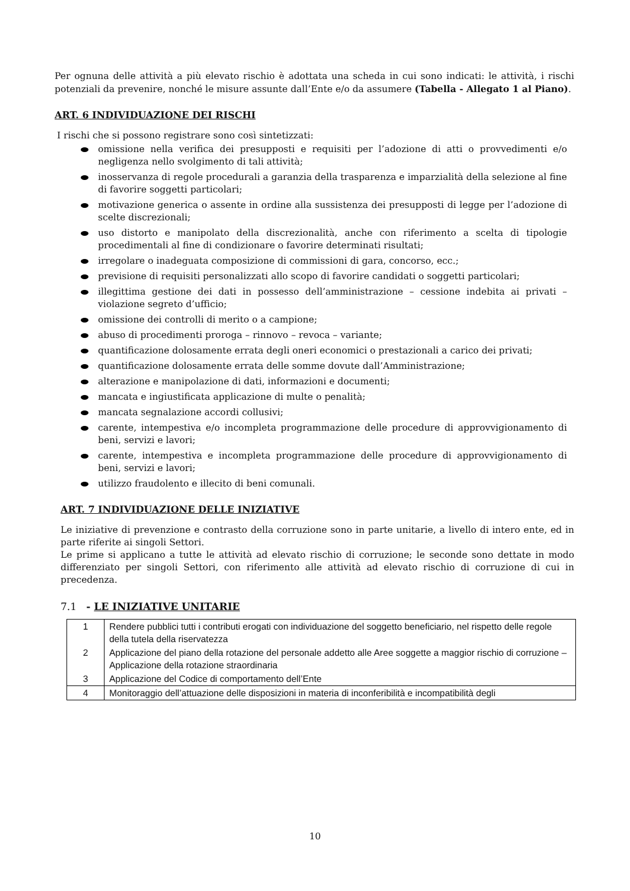Per ognuna delle attività a più elevato rischio è adottata una scheda in cui sono indicati: le attività, i rischi potenziali da prevenire, nonché le misure assunte dall’Ente e/o da assumere (Tabella - Allegato 1 al Piano).
ART. 6 INDIVIDUAZIONE DEI RISCHI
I rischi che si possono registrare sono così sintetizzati:
omissione nella verifica dei presupposti e requisiti per l’adozione di atti o provvedimenti e/o negligenza nello svolgimento di tali attività;
inosservanza di regole procedurali a garanzia della trasparenza e imparzialità della selezione al fine di favorire soggetti particolari;
motivazione generica o assente in ordine alla sussistenza dei presupposti di legge per l’adozione di scelte discrezionali;
uso distorto e manipolato della discrezionalità, anche con riferimento a scelta di tipologie procedimentali al fine di condizionare o favorire determinati risultati;
irregolare o inadeguata composizione di commissioni di gara, concorso, ecc.;
previsione di requisiti personalizzati allo scopo di favorire candidati o soggetti particolari;
illegittima gestione dei dati in possesso dell’amministrazione – cessione indebita ai privati – violazione segreto d’ufficio;
omissione dei controlli di merito o a campione;
abuso di procedimenti proroga – rinnovo – revoca – variante;
quantificazione dolosamente errata degli oneri economici o prestazionali a carico dei privati;
quantificazione dolosamente errata delle somme dovute dall’Amministrazione;
alterazione e manipolazione di dati, informazioni e documenti;
mancata e ingiustificata applicazione di multe o penalità;
mancata segnalazione accordi collusivi;
carente, intempestiva e/o incompleta programmazione delle procedure di approvvigionamento di beni, servizi e lavori;
carente, intempestiva e incompleta programmazione delle procedure di approvvigionamento di beni, servizi e lavori;
utilizzo fraudolento e illecito di beni comunali.
ART. 7 INDIVIDUAZIONE DELLE INIZIATIVE
Le iniziative di prevenzione e contrasto della corruzione sono in parte unitarie, a livello di intero ente, ed in parte riferite ai singoli Settori.
Le prime si applicano a tutte le attività ad elevato rischio di corruzione; le seconde sono dettate in modo differenziato per singoli Settori, con riferimento alle attività ad elevato rischio di corruzione di cui in precedenza.
7.1 - LE INIZIATIVE UNITARIE
| 1 | Rendere pubblici tutti i contributi erogati con individuazione del soggetto beneficiario, nel rispetto delle regole della tutela della riservatezza |
| 2 | Applicazione del piano della rotazione del personale addetto alle Aree soggette a maggior rischio di corruzione – Applicazione della rotazione straordinaria |
| 3 | Applicazione del Codice di comportamento dell’Ente |
| 4 | Monitoraggio dell’attuazione delle disposizioni in materia di inconferibilità e incompatibilità degli |
10